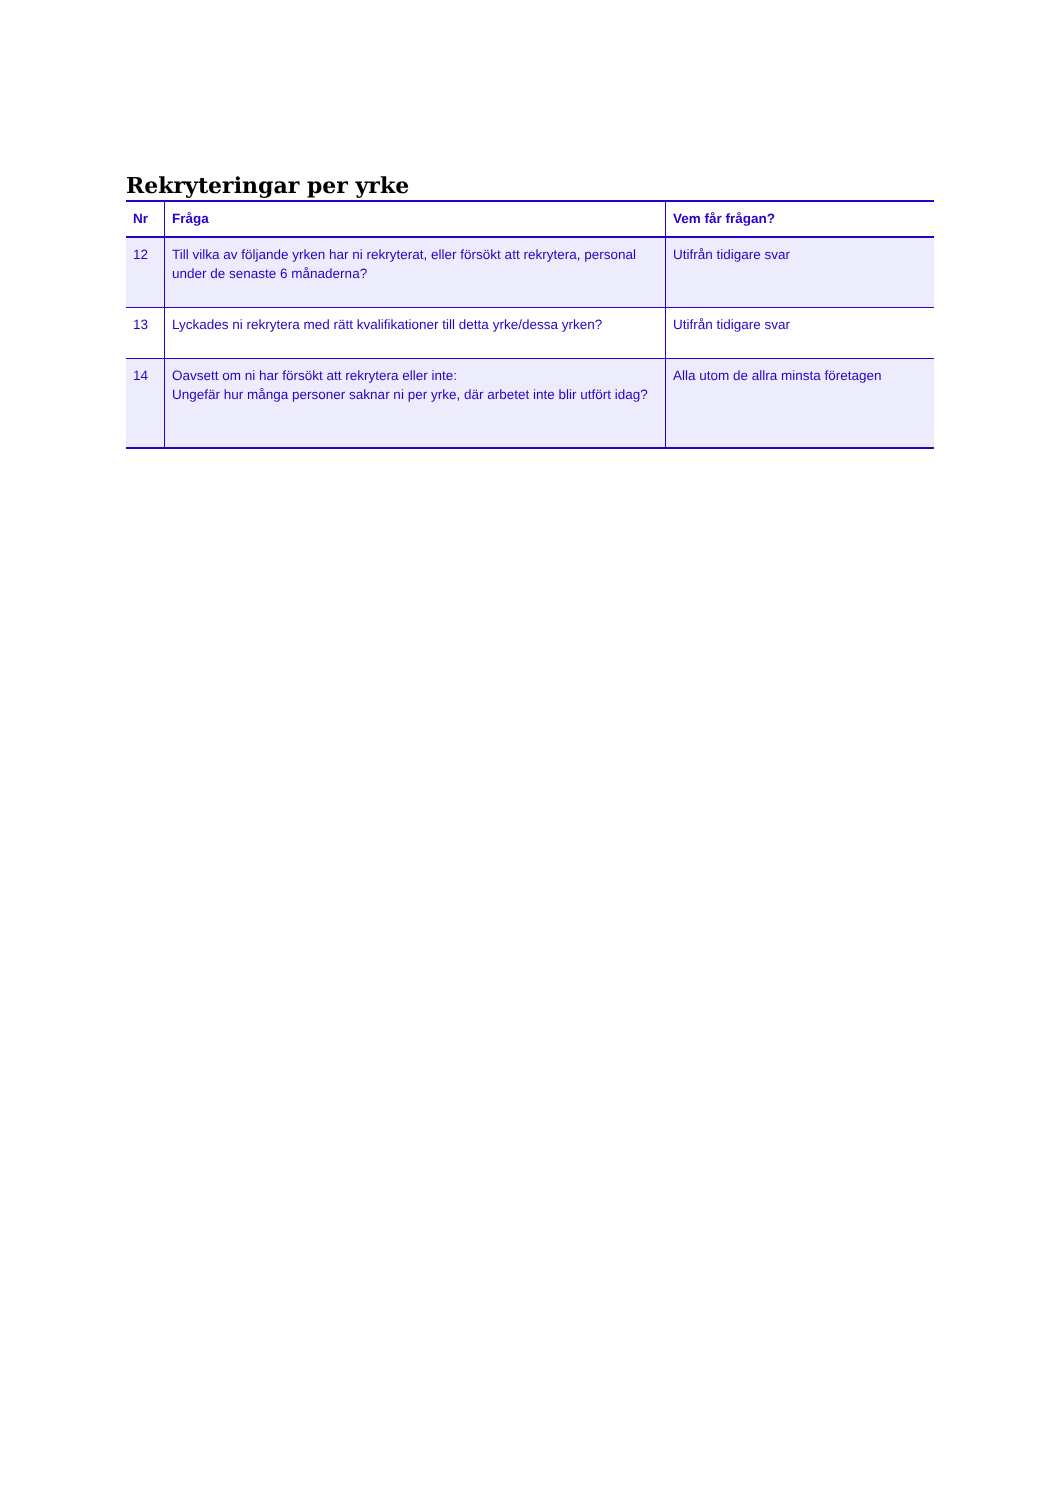Rekryteringar per yrke
| Nr | Fråga | Vem får frågan? |
| --- | --- | --- |
| 12 | Till vilka av följande yrken har ni rekryterat, eller försökt att rekrytera, personal under de senaste 6 månaderna? | Utifrån tidigare svar |
| 13 | Lyckades ni rekrytera med rätt kvalifikationer till detta yrke/dessa yrken? | Utifrån tidigare svar |
| 14 | Oavsett om ni har försökt att rekrytera eller inte: Ungefär hur många personer saknar ni per yrke, där arbetet inte blir utfört idag? | Alla utom de allra minsta företagen |